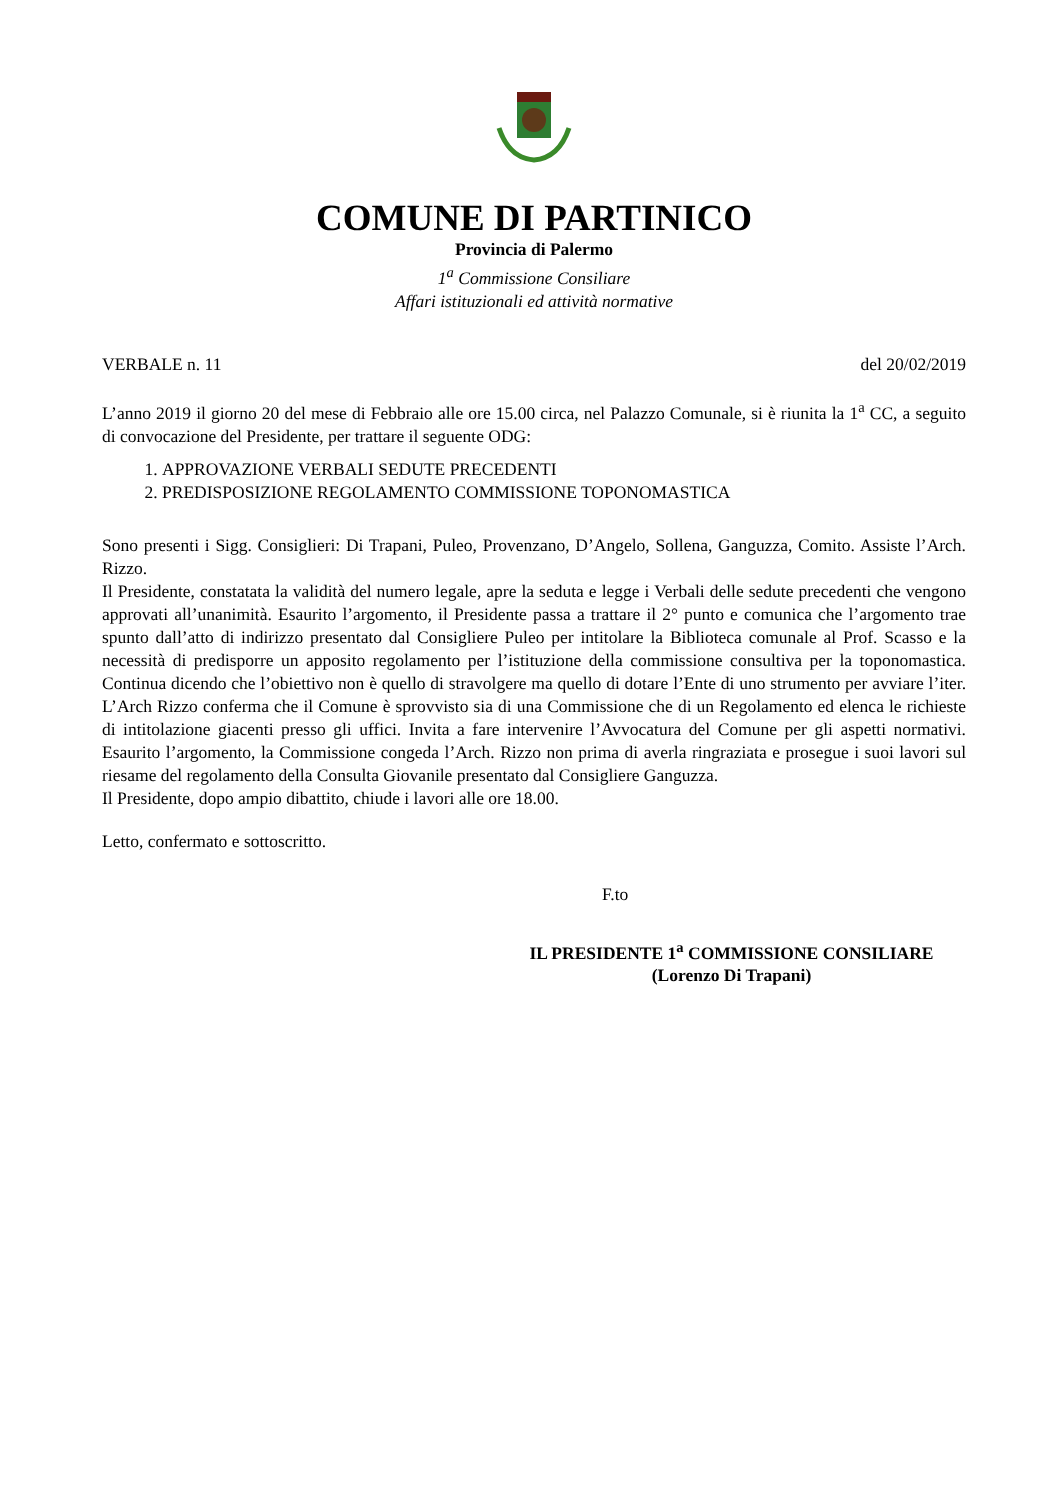COMUNE DI PARTINICO
Provincia di Palermo
1<sup>a</sup> Commissione Consiliare
Affari istituzionali ed attività normative
VERBALE n. 11 del 20/02/2019
L’anno 2019 il giorno 20 del mese di Febbraio alle ore 15.00 circa, nel Palazzo Comunale, si è riunita la 1<sup>a</sup> CC, a seguito di convocazione del Presidente, per trattare il seguente ODG:
1. APPROVAZIONE VERBALI SEDUTE PRECEDENTI
2. PREDISPOSIZIONE REGOLAMENTO COMMISSIONE TOPONOMASTICA
Sono presenti i Sigg. Consiglieri: Di Trapani, Puleo, Provenzano, D’Angelo, Sollena, Ganguzza, Comito. Assiste l’Arch. Rizzo.
Il Presidente, constatata la validità del numero legale, apre la seduta e legge i Verbali delle sedute precedenti che vengono approvati all’unanimità. Esaurito l’argomento, il Presidente passa a trattare il 2° punto e comunica che l’argomento trae spunto dall’atto di indirizzo presentato dal Consigliere Puleo per intitolare la Biblioteca comunale al Prof. Scasso e la necessità di predisporre un apposito regolamento per l’istituzione della commissione consultiva per la toponomastica. Continua dicendo che l’obiettivo non è quello di stravolgere ma quello di dotare l’Ente di uno strumento per avviare l’iter. L’Arch Rizzo conferma che il Comune è sprovvisto sia di una Commissione che di un Regolamento ed elenca le richieste di intitolazione giacenti presso gli uffici. Invita a fare intervenire l’Avvocatura del Comune per gli aspetti normativi. Esaurito l’argomento, la Commissione congeda l’Arch. Rizzo non prima di averla ringraziata e prosegue i suoi lavori sul riesame del regolamento della Consulta Giovanile presentato dal Consigliere Ganguzza.
Il Presidente, dopo ampio dibattito, chiude i lavori alle ore 18.00.
Letto, confermato e sottoscritto.
F.to
IL PRESIDENTE 1<sup>a</sup> COMMISSIONE CONSILIARE
(Lorenzo Di Trapani)